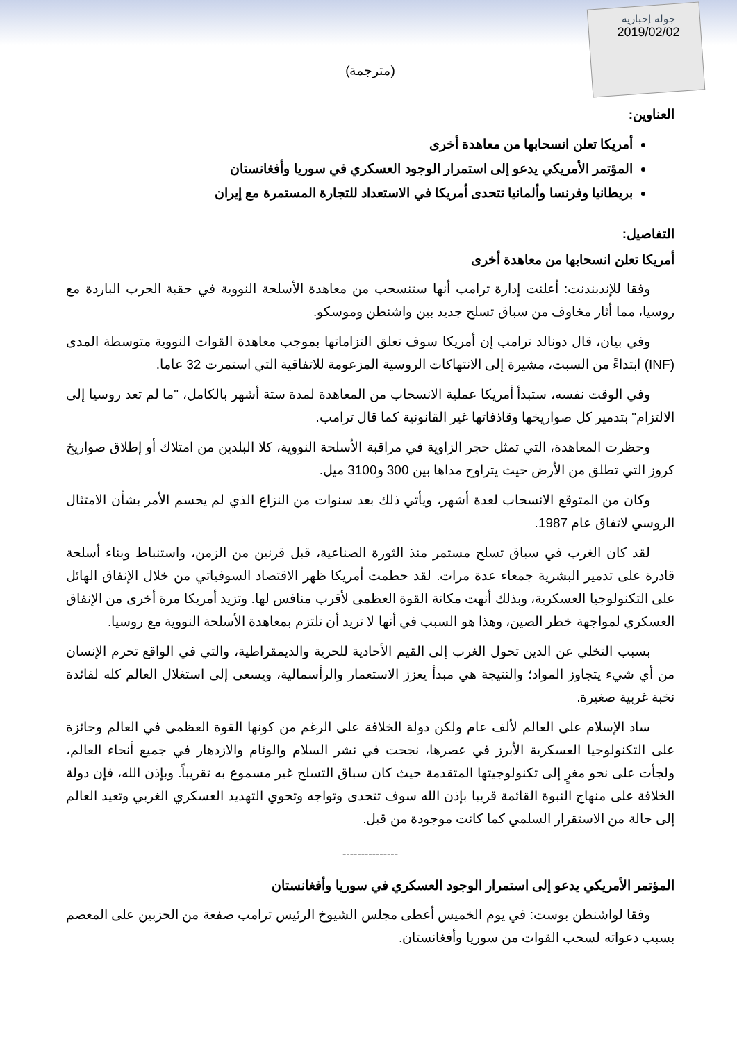جولة إخبارية
2019/02/02
(مترجمة)
العناوين:
أمريكا تعلن انسحابها من معاهدة أخرى
المؤتمر الأمريكي يدعو إلى استمرار الوجود العسكري في سوريا وأفغانستان
بريطانيا وفرنسا وألمانيا تتحدى أمريكا في الاستعداد للتجارة المستمرة مع إيران
التفاصيل:
أمريكا تعلن انسحابها من معاهدة أخرى
وفقا للإندبندنت: أعلنت إدارة ترامب أنها ستنسحب من معاهدة الأسلحة النووية في حقبة الحرب الباردة مع روسيا، مما أثار مخاوف من سباق تسلح جديد بين واشنطن وموسكو.
وفي بيان، قال دونالد ترامب إن أمريكا سوف تعلق التزاماتها بموجب معاهدة القوات النووية متوسطة المدى (INF) ابتداءً من السبت، مشيرة إلى الانتهاكات الروسية المزعومة للاتفاقية التي استمرت 32 عاما.
وفي الوقت نفسه، ستبدأ أمريكا عملية الانسحاب من المعاهدة لمدة ستة أشهر بالكامل، "ما لم تعد روسيا إلى الالتزام" بتدمير كل صواريخها وقاذفاتها غير القانونية كما قال ترامب.
وحظرت المعاهدة، التي تمثل حجر الزاوية في مراقبة الأسلحة النووية، كلا البلدين من امتلاك أو إطلاق صواريخ كروز التي تطلق من الأرض حيث يتراوح مداها بين 300 و3100 ميل.
وكان من المتوقع الانسحاب لعدة أشهر، ويأتي ذلك بعد سنوات من النزاع الذي لم يحسم الأمر بشأن الامتثال الروسي لاتفاق عام 1987.
لقد كان الغرب في سباق تسلح مستمر منذ الثورة الصناعية، قبل قرنين من الزمن، واستنباط وبناء أسلحة قادرة على تدمير البشرية جمعاء عدة مرات. لقد حطمت أمريكا ظهر الاقتصاد السوفياتي من خلال الإنفاق الهائل على التكنولوجيا العسكرية، وبذلك أنهت مكانة القوة العظمى لأقرب منافس لها. وتزيد أمريكا مرة أخرى من الإنفاق العسكري لمواجهة خطر الصين، وهذا هو السبب في أنها لا تريد أن تلتزم بمعاهدة الأسلحة النووية مع روسيا.
بسبب التخلي عن الدين تحول الغرب إلى القيم الأحادية للحرية والديمقراطية، والتي في الواقع تحرم الإنسان من أي شيء يتجاوز المواد؛ والنتيجة هي مبدأ يعزز الاستعمار والرأسمالية، ويسعى إلى استغلال العالم كله لفائدة نخبة غربية صغيرة.
ساد الإسلام على العالم لألف عام ولكن دولة الخلافة على الرغم من كونها القوة العظمى في العالم وحائزة على التكنولوجيا العسكرية الأبرز في عصرها، نجحت في نشر السلام والوئام والازدهار في جميع أنحاء العالم، ولجأت على نحو مغرٍ إلى تكنولوجيتها المتقدمة حيث كان سباق التسلح غير مسموع به تقريباً. وبإذن الله، فإن دولة الخلافة على منهاج النبوة القائمة قريبا بإذن الله سوف تتحدى وتواجه وتحوي التهديد العسكري الغربي وتعيد العالم إلى حالة من الاستقرار السلمي كما كانت موجودة من قبل.
---------------
المؤتمر الأمريكي يدعو إلى استمرار الوجود العسكري في سوريا وأفغانستان
وفقا لواشنطن بوست: في يوم الخميس أعطى مجلس الشيوخ الرئيس ترامب صفعة من الحزبين على المعصم بسبب دعواته لسحب القوات من سوريا وأفغانستان.